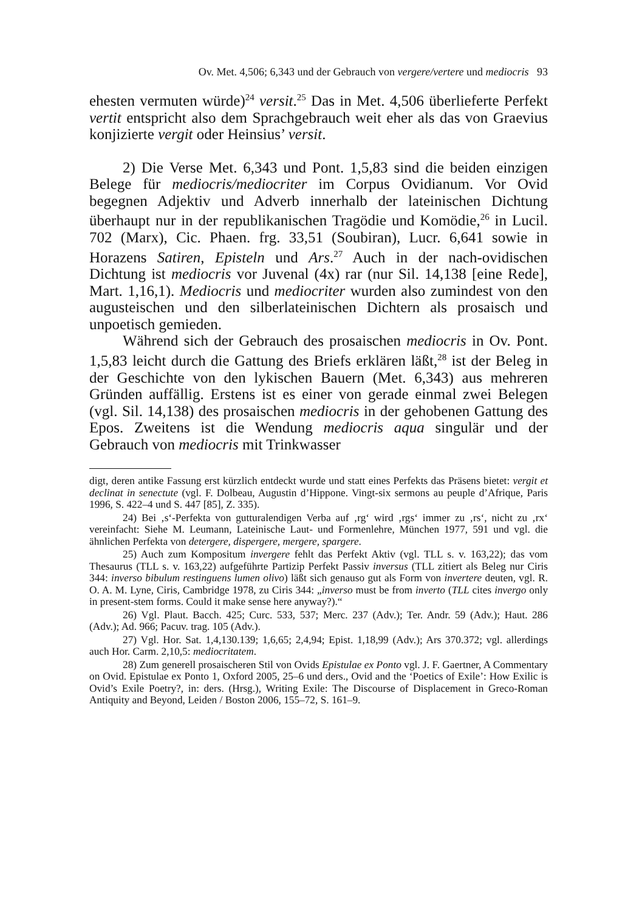Ov. Met. 4,506; 6,343 und der Gebrauch von vergere/vertere und mediocris 93
ehesten vermuten würde)<sup>24</sup> versit.<sup>25</sup> Das in Met. 4,506 überlieferte Perfekt vertit entspricht also dem Sprachgebrauch weit eher als das von Graevius konjizierte vergit oder Heinsius’ versit.
2) Die Verse Met. 6,343 und Pont. 1,5,83 sind die beiden einzigen Belege für mediocris/mediocriter im Corpus Ovidianum. Vor Ovid begegnen Adjektiv und Adverb innerhalb der lateinischen Dichtung überhaupt nur in der republikanischen Tragödie und Komödie,<sup>26</sup> in Lucil. 702 (Marx), Cic. Phaen. frg. 33,51 (Soubiran), Lucr. 6,641 sowie in Horazens Satiren, Episteln und Ars.<sup>27</sup> Auch in der nach-ovidischen Dichtung ist mediocris vor Juvenal (4x) rar (nur Sil. 14,138 [eine Rede], Mart. 1,16,1). Mediocris und mediocriter wurden also zumindest von den augusteischen und den silberlateinischen Dichtern als prosaisch und unpoetisch gemieden.
Während sich der Gebrauch des prosaischen mediocris in Ov. Pont. 1,5,83 leicht durch die Gattung des Briefs erklären läßt,<sup>28</sup> ist der Beleg in der Geschichte von den lykischen Bauern (Met. 6,343) aus mehreren Gründen auffällig. Erstens ist es einer von gerade einmal zwei Belegen (vgl. Sil. 14,138) des prosaischen mediocris in der gehobenen Gattung des Epos. Zweitens ist die Wendung mediocris aqua singulär und der Gebrauch von mediocris mit Trinkwasser
digt, deren antike Fassung erst kürzlich entdeckt wurde und statt eines Perfekts das Präsens bietet: vergit et declinat in senectute (vgl. F. Dolbeau, Augustin d’Hippone. Vingt-six sermons au peuple d’Afrique, Paris 1996, S. 422–4 und S. 447 [85], Z. 335).
24) Bei ‚s‘-Perfekta von gutturalendigen Verba auf ‚rg‘ wird ‚rgs‘ immer zu ‚rs‘, nicht zu ‚rx‘ vereinfacht: Siehe M. Leumann, Lateinische Laut- und Formenlehre, München 1977, 591 und vgl. die ähnlichen Perfekta von detergere, dispergere, mergere, spargere.
25) Auch zum Kompositum invergere fehlt das Perfekt Aktiv (vgl. TLL s. v. 163,22); das vom Thesaurus (TLL s. v. 163,22) aufgeführte Partizip Perfekt Passiv inversus (TLL zitiert als Beleg nur Ciris 344: inverso bibulum restinguens lumen olivo) läßt sich genauso gut als Form von invertere deuten, vgl. R. O. A. M. Lyne, Ciris, Cambridge 1978, zu Ciris 344: „inverso must be from inverto (TLL cites invergo only in present-stem forms. Could it make sense here anyway?).“
26) Vgl. Plaut. Bacch. 425; Curc. 533, 537; Merc. 237 (Adv.); Ter. Andr. 59 (Adv.); Haut. 286 (Adv.); Ad. 966; Pacuv. trag. 105 (Adv.).
27) Vgl. Hor. Sat. 1,4,130.139; 1,6,65; 2,4,94; Epist. 1,18,99 (Adv.); Ars 370.372; vgl. allerdings auch Hor. Carm. 2,10,5: mediocritatem.
28) Zum generell prosaischeren Stil von Ovids Epistulae ex Ponto vgl. J. F. Gaertner, A Commentary on Ovid. Epistulae ex Ponto 1, Oxford 2005, 25–6 und ders., Ovid and the ‘Poetics of Exile’: How Exilic is Ovid’s Exile Poetry?, in: ders. (Hrsg.), Writing Exile: The Discourse of Displacement in Greco-Roman Antiquity and Beyond, Leiden / Boston 2006, 155–72, S. 161–9.